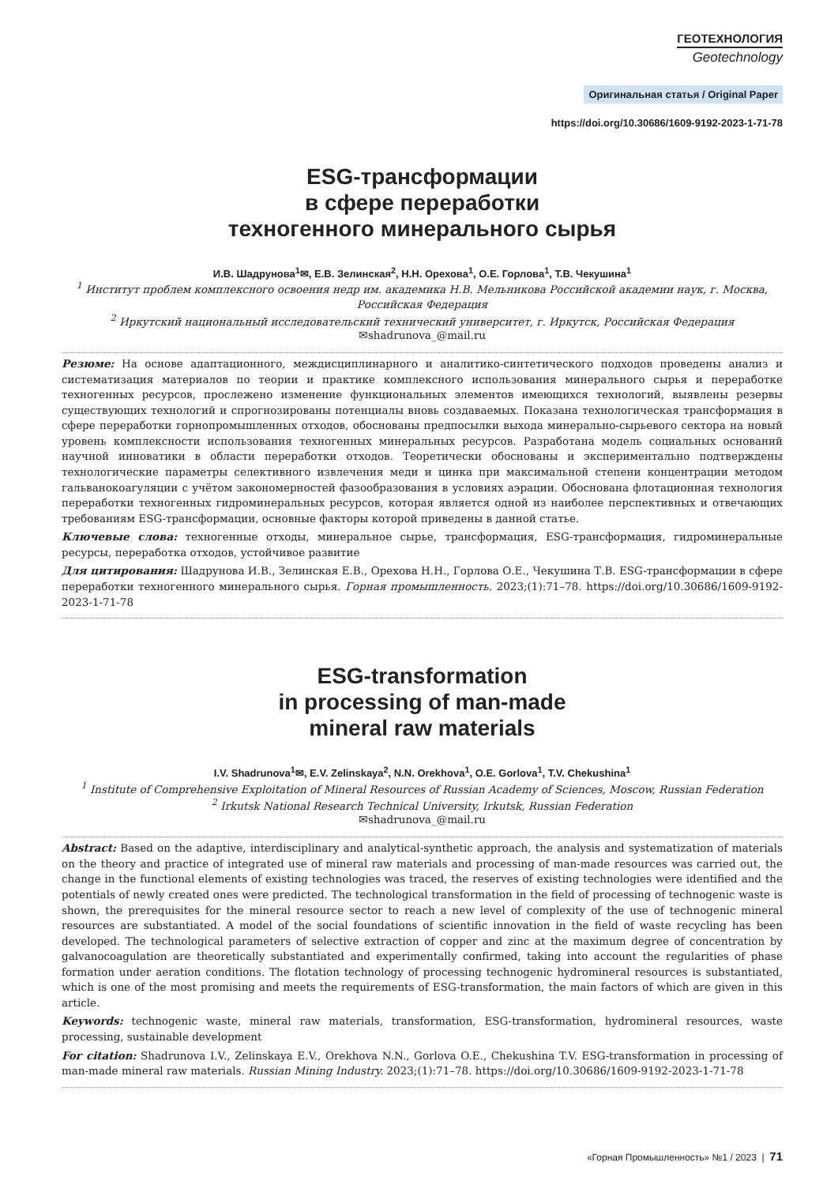ГЕОТЕХНОЛОГИЯ
Geotechnology
Оригинальная статья / Original Paper
https://doi.org/10.30686/1609-9192-2023-1-71-78
ESG-трансформации
в сфере переработки
техногенного минерального сырья
И.В. Шадрунова<sup>1</sup>✉, Е.В. Зелинская<sup>2</sup>, Н.Н. Орехова<sup>1</sup>, О.Е. Горлова<sup>1</sup>, Т.В. Чекушина<sup>1</sup>
<sup>1</sup> Институт проблем комплексного освоения недр им. академика Н.В. Мельникова Российской академии наук, г. Москва, Российская Федерация
<sup>2</sup> Иркутский национальный исследовательский технический университет, г. Иркутск, Российская Федерация
✉shadrunova_@mail.ru
Резюме: На основе адаптационного, междисциплинарного и аналитико-синтетического подходов проведены анализ и систематизация материалов по теории и практике комплексного использования минерального сырья и переработке техногенных ресурсов, прослежено изменение функциональных элементов имеющихся технологий, выявлены резервы существующих технологий и спрогнозированы потенциалы вновь создаваемых. Показана технологическая трансформация в сфере переработки горнопромышленных отходов, обоснованы предпосылки выхода минерально-сырьевого сектора на новый уровень комплексности использования техногенных минеральных ресурсов. Разработана модель социальных оснований научной инноватики в области переработки отходов. Теоретически обоснованы и экспериментально подтверждены технологические параметры селективного извлечения меди и цинка при максимальной степени концентрации методом гальванокоагуляции с учётом закономерностей фазообразования в условиях аэрации. Обоснована флотационная технология переработки техногенных гидроминеральных ресурсов, которая является одной из наиболее перспективных и отвечающих требованиям ESG-трансформации, основные факторы которой приведены в данной статье.
Ключевые слова: техногенные отходы, минеральное сырье, трансформация, ESG-трансформация, гидроминеральные ресурсы, переработка отходов, устойчивое развитие
Для цитирования: Шадрунова И.В., Зелинская Е.В., Орехова Н.Н., Горлова О.Е., Чекушина Т.В. ESG-трансформации в сфере переработки техногенного минерального сырья. Горная промышленность. 2023;(1):71–78. https://doi.org/10.30686/1609-9192-2023-1-71-78
ESG-transformation
in processing of man-made
mineral raw materials
I.V. Shadrunova<sup>1</sup>✉, E.V. Zelinskaya<sup>2</sup>, N.N. Orekhova<sup>1</sup>, O.E. Gorlova<sup>1</sup>, T.V. Chekushina<sup>1</sup>
<sup>1</sup> Institute of Comprehensive Exploitation of Mineral Resources of Russian Academy of Sciences, Moscow, Russian Federation
<sup>2</sup> Irkutsk National Research Technical University, Irkutsk, Russian Federation
✉shadrunova_@mail.ru
Abstract: Based on the adaptive, interdisciplinary and analytical-synthetic approach, the analysis and systematization of materials on the theory and practice of integrated use of mineral raw materials and processing of man-made resources was carried out, the change in the functional elements of existing technologies was traced, the reserves of existing technologies were identified and the potentials of newly created ones were predicted. The technological transformation in the field of processing of technogenic waste is shown, the prerequisites for the mineral resource sector to reach a new level of complexity of the use of technogenic mineral resources are substantiated. A model of the social foundations of scientific innovation in the field of waste recycling has been developed. The technological parameters of selective extraction of copper and zinc at the maximum degree of concentration by galvanocoagulation are theoretically substantiated and experimentally confirmed, taking into account the regularities of phase formation under aeration conditions. The flotation technology of processing technogenic hydromineral resources is substantiated, which is one of the most promising and meets the requirements of ESG-transformation, the main factors of which are given in this article.
Keywords: technogenic waste, mineral raw materials, transformation, ESG-transformation, hydromineral resources, waste processing, sustainable development
For citation: Shadrunova I.V., Zelinskaya E.V., Orekhova N.N., Gorlova O.E., Chekushina T.V. ESG-transformation in processing of man-made mineral raw materials. Russian Mining Industry. 2023;(1):71–78. https://doi.org/10.30686/1609-9192-2023-1-71-78
«Горная Промышленность» №1 / 2023 | 71